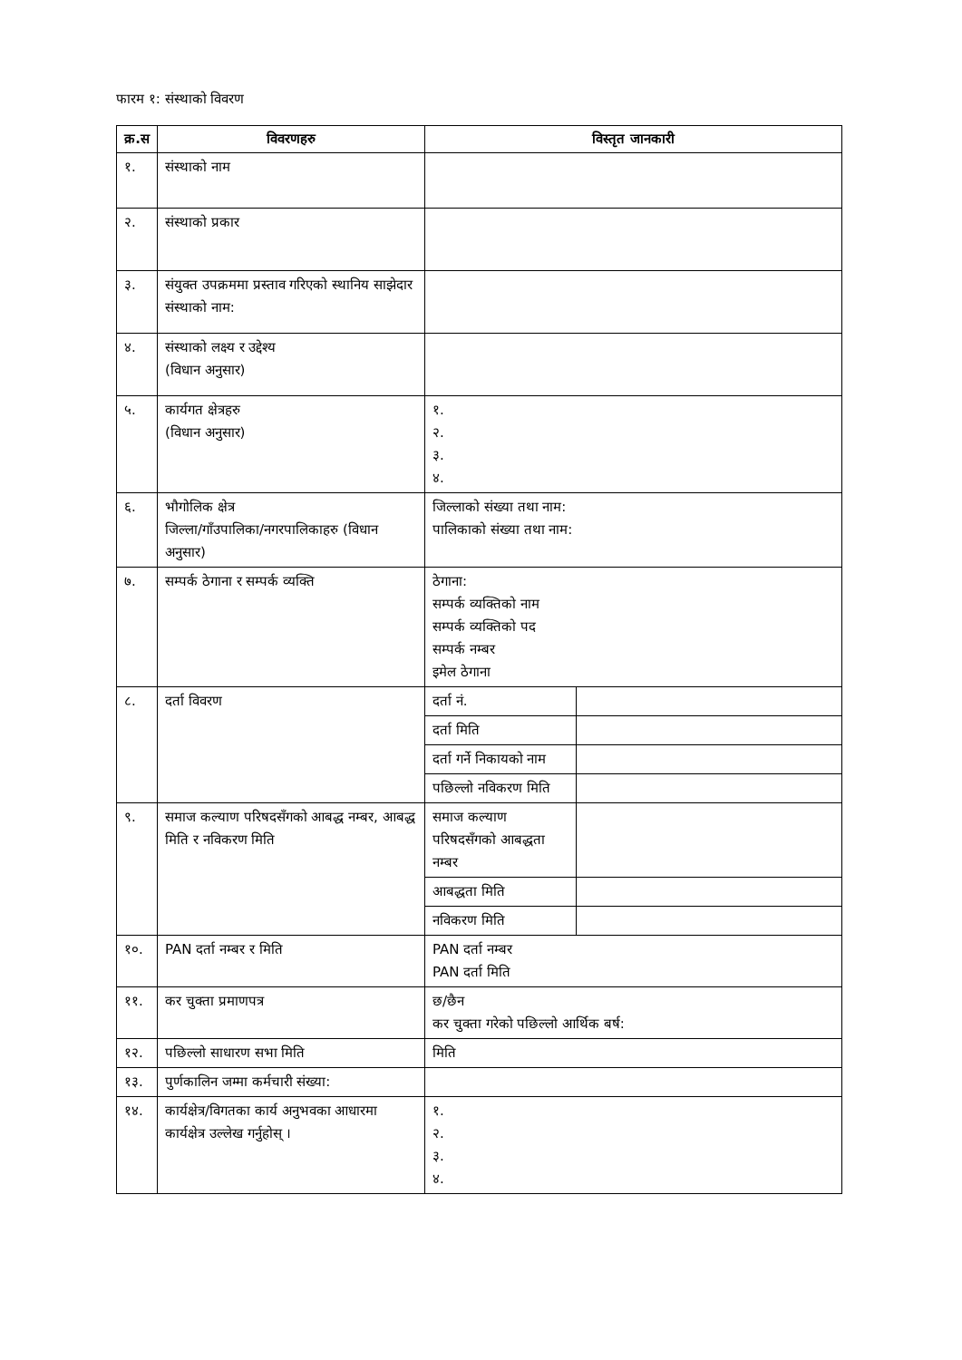फारम १: संस्थाको विवरण
| क्र.स | विवरणहरु | विस्तृत जानकारी | |
| --- | --- | --- | --- |
| १. | संस्थाको नाम | | |
| २. | संस्थाको प्रकार | | |
| ३. | संयुक्त उपक्रममा प्रस्ताव गरिएको स्थानिय साझेदार संस्थाको नाम: | | |
| ४. | संस्थाको लक्ष्य र उद्देश्य (विधान अनुसार) | | |
| ५. | कार्यगत क्षेत्रहरु (विधान अनुसार) | १. २. ३. ४. | |
| ६. | भौगोलिक क्षेत्र जिल्ला/गाँउपालिका/नगरपालिकाहरु (विधान अनुसार) | जिल्लाको संख्या तथा नाम: पालिकाको संख्या तथा नाम: | |
| ७. | सम्पर्क ठेगाना र सम्पर्क व्यक्ति | ठेगाना: सम्पर्क व्यक्तिको नाम सम्पर्क व्यक्तिको पद सम्पर्क नम्बर इमेल ठेगाना | |
| ८. | दर्ता विवरण | दर्ता नं. | |
| | | दर्ता मिति | |
| | | दर्ता गर्ने निकायको नाम | |
| | | पछिल्लो नविकरण मिति | |
| ९. | समाज कल्याण परिषदसँगको आबद्ध नम्बर, आबद्ध मिति र नविकरण मिति | समाज कल्याण परिषदसँगको आबद्धता नम्बर | |
| | | आबद्धता मिति | |
| | | नविकरण मिति | |
| १०. | PAN दर्ता नम्बर र मिति | PAN दर्ता नम्बर PAN दर्ता मिति | |
| ११. | कर चुक्ता प्रमाणपत्र | छ/छैन कर चुक्ता गरेको पछिल्लो आर्थिक बर्ष: | |
| १२. | पछिल्लो साधारण सभा मिति | मिति | |
| १३. | पुर्णकालिन जम्मा कर्मचारी संख्या: | | |
| १४. | कार्यक्षेत्र/विगतका कार्य अनुभवका आधारमा कार्यक्षेत्र उल्लेख गर्नुहोस् । | १. २. ३. ४. | |